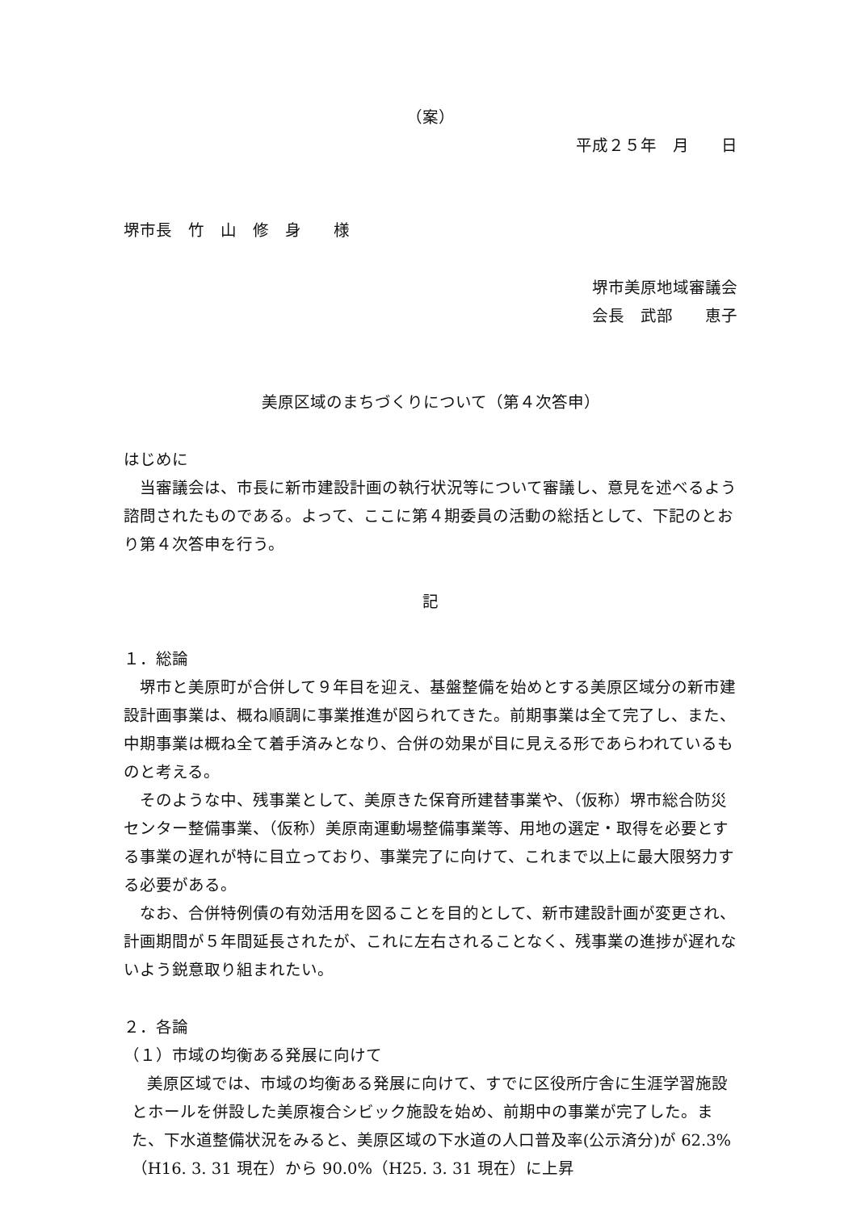（案）
平成２５年　月　　日
堺市長　竹　山　修　身　　様
堺市美原地域審議会
会長　武部　　恵子
美原区域のまちづくりについて（第４次答申）
はじめに
当審議会は、市長に新市建設計画の執行状況等について審議し、意見を述べるよう諮問されたものである。よって、ここに第４期委員の活動の総括として、下記のとおり第４次答申を行う。
記
１．総論
堺市と美原町が合併して９年目を迎え、基盤整備を始めとする美原区域分の新市建設計画事業は、概ね順調に事業推進が図られてきた。前期事業は全て完了し、また、中期事業は概ね全て着手済みとなり、合併の効果が目に見える形であらわれているものと考える。
そのような中、残事業として、美原きた保育所建替事業や、（仮称）堺市総合防災センター整備事業、（仮称）美原南運動場整備事業等、用地の選定・取得を必要とする事業の遅れが特に目立っており、事業完了に向けて、これまで以上に最大限努力する必要がある。
なお、合併特例債の有効活用を図ることを目的として、新市建設計画が変更され、計画期間が５年間延長されたが、これに左右されることなく、残事業の進捗が遅れないよう鋭意取り組まれたい。
２．各論
（１）市域の均衡ある発展に向けて
美原区域では、市域の均衡ある発展に向けて、すでに区役所庁舎に生涯学習施設とホールを併設した美原複合シビック施設を始め、前期中の事業が完了した。また、下水道整備状況をみると、美原区域の下水道の人口普及率(公示済分)が 62.3%（H16. 3. 31 現在）から 90.0%（H25. 3. 31 現在）に上昇